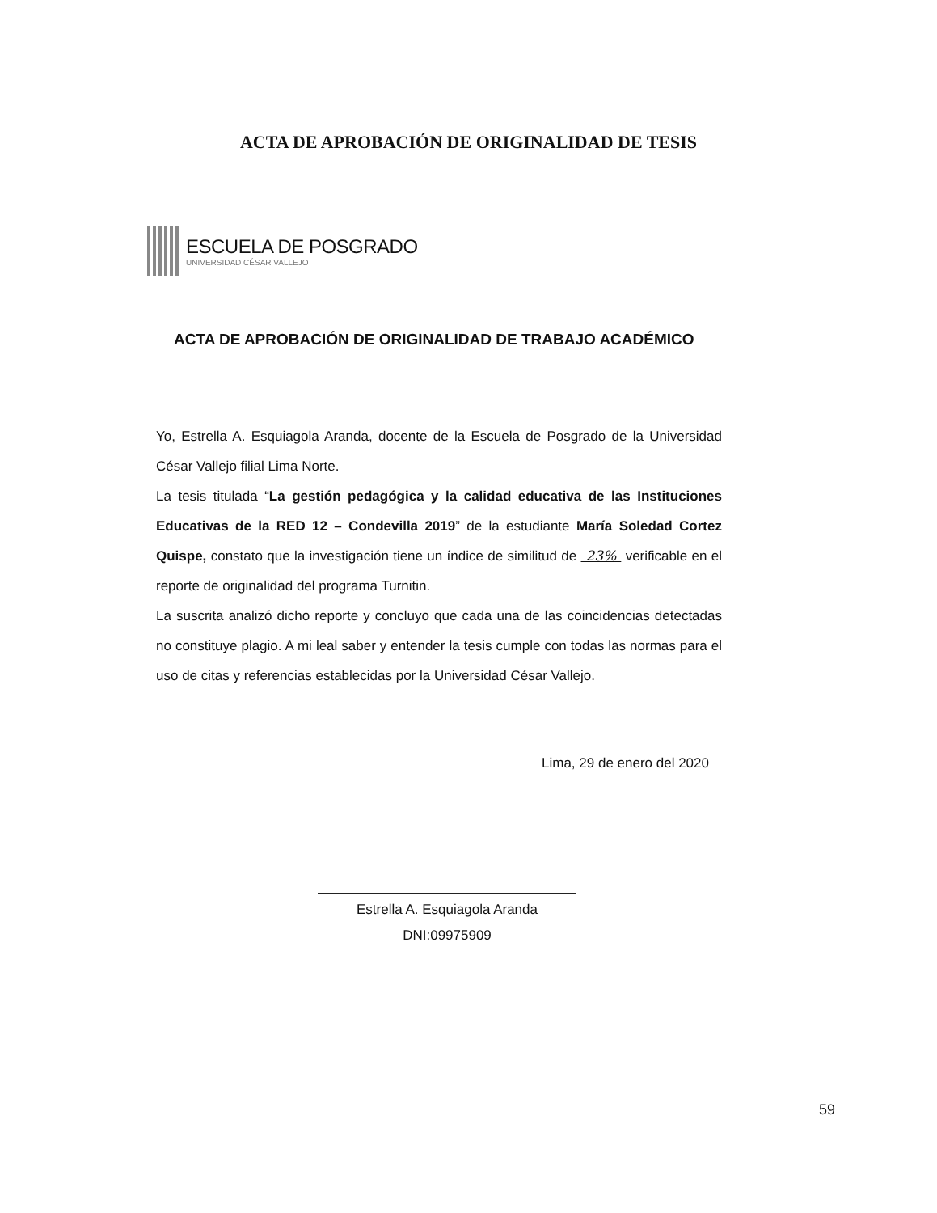ACTA DE APROBACIÓN DE ORIGINALIDAD DE TESIS
ESCUELA DE POSGRADO
UNIVERSIDAD CÉSAR VALLEJO
ACTA DE APROBACIÓN DE ORIGINALIDAD DE TRABAJO ACADÉMICO
Yo, Estrella A. Esquiagola Aranda, docente de la Escuela de Posgrado de la Universidad César Vallejo filial Lima Norte.
La tesis titulada “La gestión pedagógica y la calidad educativa de las Instituciones Educativas de la RED 12 – Condevilla 2019” de la estudiante María Soledad Cortez Quispe, constato que la investigación tiene un índice de similitud de 23% verificable en el reporte de originalidad del programa Turnitin.
La suscrita analizó dicho reporte y concluyo que cada una de las coincidencias detectadas no constituye plagio. A mi leal saber y entender la tesis cumple con todas las normas para el uso de citas y referencias establecidas por la Universidad César Vallejo.
Lima, 29 de enero del 2020
Estrella A. Esquiagola Aranda
DNI:09975909
59